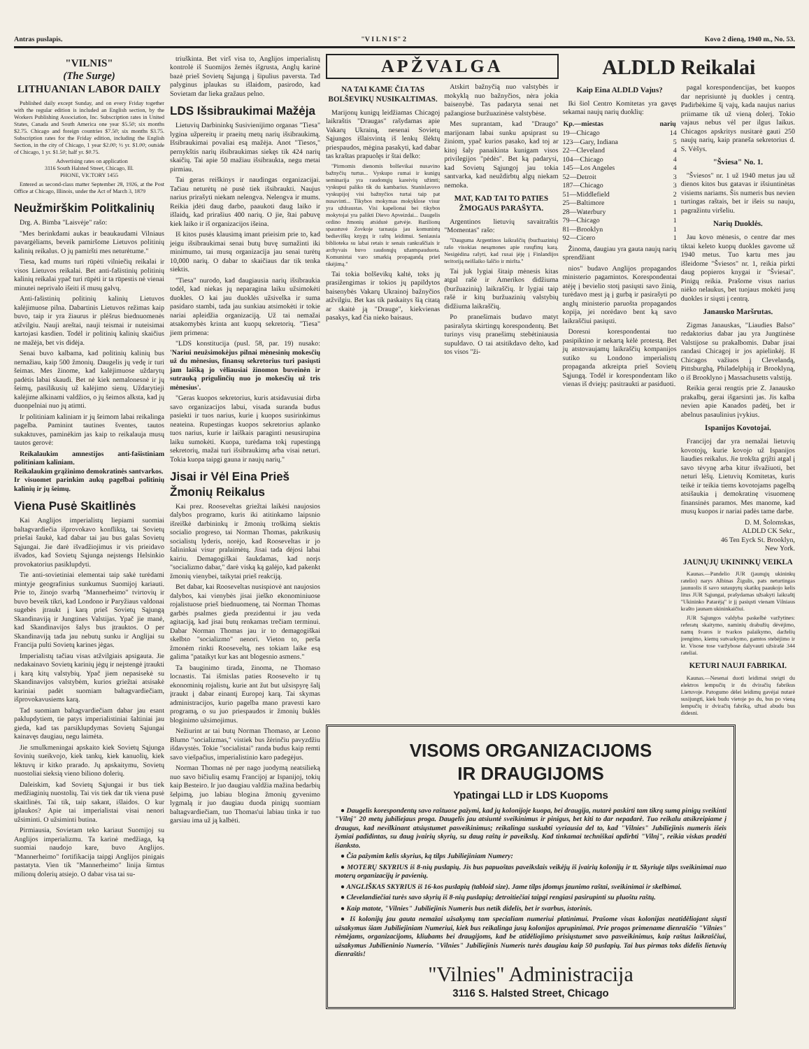Antras puslapis. "V I L N I S" 2 Kovo 2 dieną, 1940 m., No. 53.
"VILNIS"
(The Surge)
LITHUANIAN LABOR DAILY
Published daily except Sunday, and on every Friday together with the regular edition is included an English section, by the Workers Publishing Association, Inc. Subscription rates in United States, Canada and South America one year $5.50; six months $2.75. Chicago and foreign countries $7.50; six months $3.75. Subscription rates for the Friday edition, including the English Section, in the city of Chicago, 1 year $2.00; ½ yr. $1.00; outside of Chicago, 1 yr. $1.50; half yr. $0.75.
Advertising rates on application
3116 South Halsted Street, Chicago, Ill.
PHONE, VICTORY 1455
Entered as second-class matter September 28, 1926, at the Post Office at Chicago, Illinois, under the Act of March 3, 1879
Neužmirškim Politkalinių
Drg. A. Bimba "Laisvėje" rašo:
"Mes berinkdami aukas ir beaukaudami Vilniaus pavargėliams, beveik pamiršome Lietuvos politinių kalinių reikalus. O jų pamiršti mes neturėtume."
Tiesa, kad mums turi rūpėti vilniečių reikalai ir visos Lietuvos reikalai. Bet anti-fašistinių politinių kalinių reikalai ypač turi rūpėti ir ta rūpestis nė vienai minutei neprivalo išeiti iš musų galvų.
Anti-fašistinių politinių kalinių Lietuvos kalėjimuose pilna. Dabartinis Lietuvos režimas kaip buvo, taip ir yra žiaurus ir plėšrus biednuomenės atžvilgiu. Nauji areštai, nauji teismai ir nuteisimai kartojasi kasdien. Todėl ir politinių kalinių skaičius ne mažėja, bet vis didėja.
Senai buvo kalbama, kad politinių kalinių bus nemažiau, kaip 500 žmonių. Daugelis jų vedę ir turi šeimas. Mes žinome, kad kalėjimuose uždarytų padėtis labai skaudi. Bet nė kiek nemalonesnė ir jų šeimų, pasilikusių už kalėjimo sienų. Uždarytieji kalėjime alkinami valdžios, o jų šeimos alksta, kad jų duonpelniai nuo jų atimti.
Ir politiniam kaliniam ir jų šeimom labai reikalinga pagelba. Paminint tautines šventes, tautos sukaktuves, paminėkim jas kaip to reikalauja musų tautos gerovė:
Reikalaukim amnestijos anti-fašistiniam politiniam kaliniam.
Reikalaukim grąžinimo demokratinės santvarkos.
Ir visuomet parinkim aukų pagelbai politinių kalinių ir jų šeimų.
Viena Pusė Skaitlinės
Kai Anglijos imperialistų liepiami suomiai baltagvardiečia išprovokavo konfliktą, tai Sovietų priešai šaukė, kad dabar tai jau bus galas Sovietų Sąjungai. Jie darė išvadžiojimus ir vis prieidavo išvados, kad Sovietų Sąjunga neįstengs Helsinkio provokatorius pasiklupdyti.
Tie anti-sovietiniai elementai taip sakė turėdami mintyje geografinius sunkumus Suomijoj kariauti. Prie to, žinojo svarbą "Mannerheimo" tvirtovių ir buvo beveik tikri, kad Londono ir Paryžiaus valdonai sugebės įtraukt į karą prieš Sovietų Sąjungą Skandinaviją ir Jungtines Valstijas. Ypač jie manė, kad Skandinavijos šalys bus įtrauktos. O per Skandinaviją tada jau nebutų sunku ir Anglijai su Francija pulti Sovietų karines jėgas.
Imperialistų tačiau visas atžvilgiais apsigauta. Jie nedakainavo Sovietų karinių jėgų ir neįstengė įtraukti į karą kitų valstybių. Ypač jiem nepasisekė su Skandinavijos valstybėm, kurios griežtai atsisakė kariniai padėt suomiam baltagvardiečiam, išprovokavusiems karą.
Tad suomiam baltagvardiečiam dabar jau esant paklupdytiem, tie patys imperialistiniai šaltiniai jau gieda, kad tas parsiklupdymas Sovietų Sąjungai kainavęs daugiau, negu laimėta.
Jie smulkmeningai apskaito kiek Sovietų Sąjunga šovinių sueikvojo, kiek tankų, kiek kanuolių, kiek lėktuvų ir kitko prarado. Jų apskaitymu, Sovietų nuostoliai sieksią vieno biliono dolerių.
Daleiskim, kad Sovietų Sąjungai ir bus tiek medžiaginių nuostolių. Tai vis tiek dar tik viena pusė skaitlinės. Tai tik, taip sakant, išlaidos. O kur įplaukos? Apie tai imperialistai visai nenori užsiminti. O užsiminti butina.
Pirmiausia, Sovietam teko kariaut Suomijoj su Anglijos imperializmu. Ta karinė medžiaga, ką suomiai naudojo kare, buvo Anglijos. "Mannerheimo" fortifikacija taipgi Anglijos pinigais pastatyta. Vien tik "Mannerheimo" linija šimtus milionų dolerių atsiejo. O dabar visa tai su-
triuškinta. Bet virš visa to, Anglijos imperialistų kontrolė iš Suomijos žemės išgrusta, Anglų karinė bazė prieš Sovietų Sąjungą į šipulius paversta. Tad palyginus įplaukas su išlaidom, pasirodo, kad Sovietam dar lieka gražaus pelno.
LDS Išsibraukimai Mažėja
Lietuvių Darbininkų Susivienijimo organas "Tiesa" lygina užpereitų ir praeitų metų narių išsibraukimą. Išsibraukimai povaliai esą mažėja. Anot "Tiesos," pernykštis narių išsibraukimas siekęs tik 424 narių skaičių. Tai apie 50 mažiau išsibraukta, negu metai pirmiau.
Tai geras reiškinys ir naudingas organizacijai. Tačiau neturėtų nė pusė tiek išsibraukti. Naujus narius prirašyti niekam nelengva. Nelengva ir mums. Reikia įdėti daug darbo, paaukoti daug laiko ir išlaidų, kad prirašius 400 narių. O jie, štai pabuvę kiek laiko ir iš organizacijos išeina.
Iš kitos pusės klausimą imant prieisim prie to, kad jeigu išsibraukimai senai butų buvę sumažinti iki minimumo, tai musų organizacija jau senai turėtų 10,000 narių. O dabar to skaičiaus dar tik tenka siektis.
"Tiesa" nurodo, kad daugiausia narių išsibraukia todėl, kad niekas jų neparagina laiku užsimokėti duokles. O kai jau duoklės užsivelka ir suma pasidaro stambi, tada jau sunkiau atsimokėti ir tokie nariai apleidžia organizaciją. Už tai nemažai atsakomybės krinta ant kuopų sekretorių. "Tiesa" jiem primena:
"LDS konstitucija (pusl. 58, par. 19) nusako: 'Nariui neužsimokėjus pilnai mėnesinių mokesčių už du mėnesius, finansų sekretorius turi pasiųsti jam laišką jo vėliausiai žinomon buveinėn ir sutrauką prigulinčių nuo jo mokesčių už tris mėnesius'.
"Geras kuopos sekretorius, kuris atsidavusiai dirba savo organizacijos labui, visada suranda budus pasiekti ir tuos narius, kurie į kuopos susirinkimus neateina. Rupestingas kuopos sekretorius aplanko tuos narius, kurie ir laiškais paraginti nesusirupina laiku sumokėti. Kuopa, turėdama tokį rupestingą sekretorių, mažai turi išsibraukimų arba visai neturi. Tokia kuopa taipgi gauna ir naujų narių."
Jisai ir Vėl Eina Prieš Žmonių Reikalus
Kai prez. Rooseveltas griežtai laikėsi naujosios dalybos programo, kuris iki atitinkamo laipsnio išreiškė darbininkų ir žmonių troškimą siektis socialio progreso, tai Norman Thomas, pakrikusių socialistų lyderis, norėjo, kad Rooseveltas ir jo šalininkai visur pralaimėtų. Jisai tada dėjosi labai kairiu. Demagogiškai šaukdamas, kad norįs "socializmo dabar," darė viską ką galėjo, kad pakenkt žmonių vienybei, taikytai prieš reakciją.
Bet dabar, kai Rooseveltas nusispiovė ant naujosios dalybos, kai vienybės jisai jieško ekonominiuose rojalistuose prieš biednuomenę, tai Norman Thomas garbės psalmes gieda prezidentui ir jau veda agitaciją, kad jisai butų renkamas trečiam terminui. Dabar Norman Thomas jau ir to demagogiškai skelbto "socializmo" nenori. Vieton to, peršа žmonėm rinkti Rooseveltą, nes tokiam laike esą galima "pataikyt kur kas ant blogesnio asmens."
Ta bauginimo tirada, žinoma, ne Thomaso locnastis. Tai išmislas paties Roosevelto ir tų ekonominių rojalistų, kurie ant žut but užsispyrę šalį įtraukt į dabar einantį Europoj karą. Tai skymas administracijos, kurio pagelba mano pravesti karo programą, o su juo priespaudos ir žmonių buklės bloginimo užsimojimus.
Nežiurint ar tai butų Norman Thomaso, ar Leono Blumo "socializmas," vistiek bus žėrinčiu pavyzdžiu išdavystės. Tokie "socialistai" randa budus kaip remti savo viešpačius, imperialistinio karo padegėjus.
Norman Thomas nė per nago juodymą neatsilieką nuo savo bičiulių esamų Francijoj ar Ispanijoj, tokių kaip Besteiro. Ir juo daugiau valdžia mažina bedarbių šelpimą, juo labiau blogina žmonių gyvenimo lygmalą ir juo daugiau duoda pinigų suomiam baltagvardiečiam, tuo Thomas'ui labiau tinka ir tuo garsiau ima už ją kalbėti.
APŽVALGA
NA TAI KAME ČIA TAS BOLŠEVIKŲ NUSIKALTIMAS.
Marijonų kunigų leidžiamas Chicagoj laikraštis "Draugas" rašydamas apie Vakarų Ukrainą, nesenai Sovietų Sąjungos išlaisvintą iš lenkų šlėktų priespaudos, mėgina pasakyti, kad dabar tas kraštas prapuolęs ir štai delko:
"Pirmomis dienomis bolševikai nusavino bažnyčių turtus... Vyskupo rumai ir kunigų seminarija yra raudonųjų kareivių užimti; vyskupui paliko tik du kambarius. Stanislavovo vyskupijoj visi bažnyčios turtai taip pat nusavinti... Tikybos mokymas mokyklose visur yra uždraustas. Visi kapelionai bei tikybos mokytojai yra palikti Dievo Apveizdai... Daugelis ordino žmonių atsidurė gatvėje. Bazilionų spaustuvė Zovkoje tarnauja jau komunistų bedieviškų knygų ir raštų leidimui. Seniausia biblioteka su labai retais ir senais rankraščiais ir archyvais buvo raudonųjų užantspauduota. Komunistai varo smarkią propagandą prieš tikėjimą."
Tai tokia bolševikų kaltė, toks jų prasižengimas ir tokios jų papildytos baisenybės Vakarų Ukrainoj bažnyčios atžvilgiu. Bet kas tik paskaitys šią citatą ar skaitė ją "Drauge", kiekvienas pasakys, kad čia nieko baisaus.
Atskirt bažnyčią nuo valstybės ir mokyklą nuo bažnyčios, nėra jokia baisenybė. Tas padaryta senai net pažangiose buržuazinėse valstybėse.
Mes suprantam, kad "Draugo" marijonam labai sunku apsiprast su žiniom, ypač kurios pasako, kad toj ar kitoj šaly panaikinta kunigam visos privilegijos "pėdės". Bet ką padarysi, kad Sovietų Sąjungoj jau tokia santvarka, kad neuždirbtų algų niekam nemoka.
MAT, KAD TAI TO PATIES ŽMOGAUS PARAŠYTA.
Argentinos lietuvių savaitraštis "Momentas" rašo:
"Dauguma Argentinos laikraščių (buržuazinių) rašo visokias nesąmones apie rusųfinų karą. Nesigėdina rašyti, kad rusai įėję į Finlandijos teritoriją neišlaiko šalčio ir miršta."
Tai juk lygiai šitaip mėnesis kitas atgal rašė ir Amerikos didžiuma (buržuazinių) laikraščių. Ir lygiai taip rašė ir kitų buržuazinių valstybių didžiuma laikraščių.
Po pranešimais budavo matyt pasirašyta skirtingų korespondentų. Bet turinys visų pranešimų stebėtiniausia supuldavo. O tai atsitikdavo delto, kad tos visos "ži-
ALDLD Reikalai
Kaip Eina ALDLD Vajus?
Iki šiol Centro Komitetas yra gavęs sekamai naujų narių duoklių:
| Kp.—miestas | narių |
| --- | --- |
| 19—Chicago | 14 |
| 123—Gary, Indiana | 5 |
| 22—Cleveland | 4 |
| 104—Chicago | 4 |
| 145—Los Angeles | 4 |
| 52—Detroit | 3 |
| 187—Chicago | 3 |
| 51—Middlefield | 2 |
| 25—Baltimore | 1 |
| 28—Waterbury | 1 |
| 79—Chicago | 1 |
| 81—Brooklyn | 1 |
| 92—Cicero | 1 |
Žinoma, daugiau yra gauta naujų narių sprendžiant
nios" budavo Anglijos propagandos ministerio pagamintos. Korespondentai atėję į bevielio stotį pasiųsti savo žinią, turėdavo mest ją į gurbą ir pasirašyti po anglų ministerio paruošta propagandos kopija, jei norėdavo bent ką savo laikraščiui pasiųsti.
Doresni korespondentai tuo pasipiktino ir nekartą kėlė protestą. Bet jų atstovaujamų laikraščių kompanijos sutiko su Londono imperialistų propaganda atkreipta prieš Sovietų Sąjungą. Todėl ir korespondentam liko vienas iš dviejų: pasitraukti ar pasiduoti.
pagal korespondencijas, bet kuopos dar neprisiuntė jų duokles į centrą. Padirbėkime šį vajų, kada naujus narius priimame tik už vieną dolerį. Tokio vajaus nebus vėl per ilgus laikus. Chicagos apskritys nusitarė gauti 250 naujų narių, kaip praneša sekretorius d. S. Vėšys.
"Šviesa" No. 1.
"Šviesos" nr. 1 už 1940 metus jau už dienos kitos bus gatavas ir išsiuntinėtas visiems nariams. Šis numeris bus nevien turtingas raštais, bet ir išeis su nauju, pagražintu viršeliu.
Narių Duoklės.
Jau kovo mėnesis, o centre dar mes tiktai keleto kuopų duokles gavome už 1940 metus. Tuo kartu mes jau išleidome "Šviesos" nr. 1, reikia pirkti daug popieros knygai ir "Šviesai". Pinigų reikia. Prašome visus narius niėko nelaukus, bet tuojaus mokėti jusų duokles ir siųsti į centrą.
Janausko Maršrutas.
Zigmas Janauskas, "Liaudies Balso" redaktorius dabar jau yra Jungtinėse Valstijose su prakalbomis. Dabar jisai randasi Chicagoj ir jos apielinkėj. Iš Chicagos važiuos į Clevelandą, Pittsburghą, Philadelphiją ir Brooklyną, o iš Brooklyno į Massachusetts valstiją.
Reikia gerai rengtis prie Z. Janausko prakalbų, gerai išgarsinti jas. Jis kalba nevien apie Kanados padėtį, bet ir abelnus pasaulinius įvykius.
Ispanijos Kovotojai.
Francijoj dar yra nemažai lietuvių kovotojų, kurie kovojo už Ispanijos liaudies reikalus. Jie trokšta grįžti atgal į savo tėvynę arba kitur išvažiuoti, bet neturi lėšų. Lietuvių Komitetas, kuris teikė ir teikia tiems kovotojams pagelbą atsišaukia į demokratinę visuomenę finansinės paramos. Mes manome, kad musų kuopos ir nariai padės tame darbe.
D. M. Šolomskas,
ALDLD CK Sekr.,
46 Ten Eyck St. Brooklyn,
New York.
JAUNŲJŲ UKININKŲ VEIKLA
Kaunas.—Pandelio JUR (jaunųjų ukininkų ratelio) narys Albinas Žigulis, pats neturtingas jaunuolis iš savo sutaupytų skatikų paaukojo kelis litus JUR Sąjungai, prašydamas užsakyti laikraštį "Ukininko Patarėją" ir jį pasiųsti vienam Vilniaus krašto jaunam ukininkaičiui.
JUR Sąjungos valdyba paskelbė varžytines: referatų skaitymo, naminių drabužių dėvėjimo, namų švaros ir tvarkos palaikymo, darželių įrengimo, kiemų sutvarkymo, gamtos stebėjimo ir kt. Visose tose varžybose dalyvauti užsirašė 344 rateliai.
KETURI NAUJI FABRIKAI.
Kaunas.—Nesenai duoti leidimai steigti du elektros lempučių ir du dviračių fabrikus Lietuvoje. Patogumo dėlei leidimų gavėjai nutarė susijungti, kiek budu vietoje po du, bus po vieną lempučių ir dviračių fabriką, užtad abudu bus didesni.
VISOMS ORGANIZACIJOMS
IR DRAUGIJOMS
Ypatingai LLD ir LDS Kuopoms
● Daugelis korespondentų savo raštuose pažymi, kad jų kolonijoje kuopa, bei draugija, nutarė paskirti tam tikrą sumą pinigų sveikinti "Vilnį" 20 metų jubiliejaus proga. Daugelis jau atsiuntė sveikinimus ir pinigus, bet kiti to dar nepadarė. Tuo reikalu atsikreipiame į draugus, kad nevilkinant atsiųstumet pasveikinimus; reikalinga suskubti vyriausia del to, kad "Vilnies" Jubiliejinis numeris išeis žymiai padidintas, su daug įvairių skyrių, su daug raštų ir paveikslų. Kad tinkamai techniškai apdirbti "Vilnį", reikia viskas pradėti išanksto.
● Čia pažymim kelis skyrius, ką tilps Jubiliejiniam Numery:
● MOTERŲ SKYRIUS iš 8-nių puslapių. Jis bus papuoštas paveikslais veikėjų iš įvairių kolonijų ir tt. Skyriuje tilps sveikinimai nuo moterų organizacijų ir pavienių.
● ANGLIŠKAS SKYRIUS iš 16-kos puslapių (tabloid size). Jame tilps įdomųs jaunimo raštai, sveikinimai ir skelbimai.
● Clevelandiečiai turės savo skyrių iš 8-nių puslapių; detroitiečiai taipgi rengiasi pasirupinti su pluoštu raštų.
● Kaip matote, "Vilnies" Jubiliejinis Numeris bus netik didelis, bet ir svarbus, istorinis.
● Iš kolonijų jau gauta nemažai užsakymų tam specialiam numeriui platinimui. Prašome visas kolonijas neatidėliojant siųsti užsakymus šiam Jubiliejiniam Numeriui, kiek bus reikalinga jusų kolonijos aprupinimai. Prie progos primename dienraščio "Vilnies" rėmėjams, organizacijoms, kliubams bei draugijoms, kad be atidėliojimo prisiųstumet savo pasveikinimus, kaip raštus laikraščiui, užsakymus Jubilieninio Numerio. "Vilnies" Jubiliejinis Numeris turės daugiau kaip 50 puslapių. Tai bus pirmas toks didelis lietuvių dienraštis!
"Vilnies" Administracija
3116 S. Halsted Street, Chicago